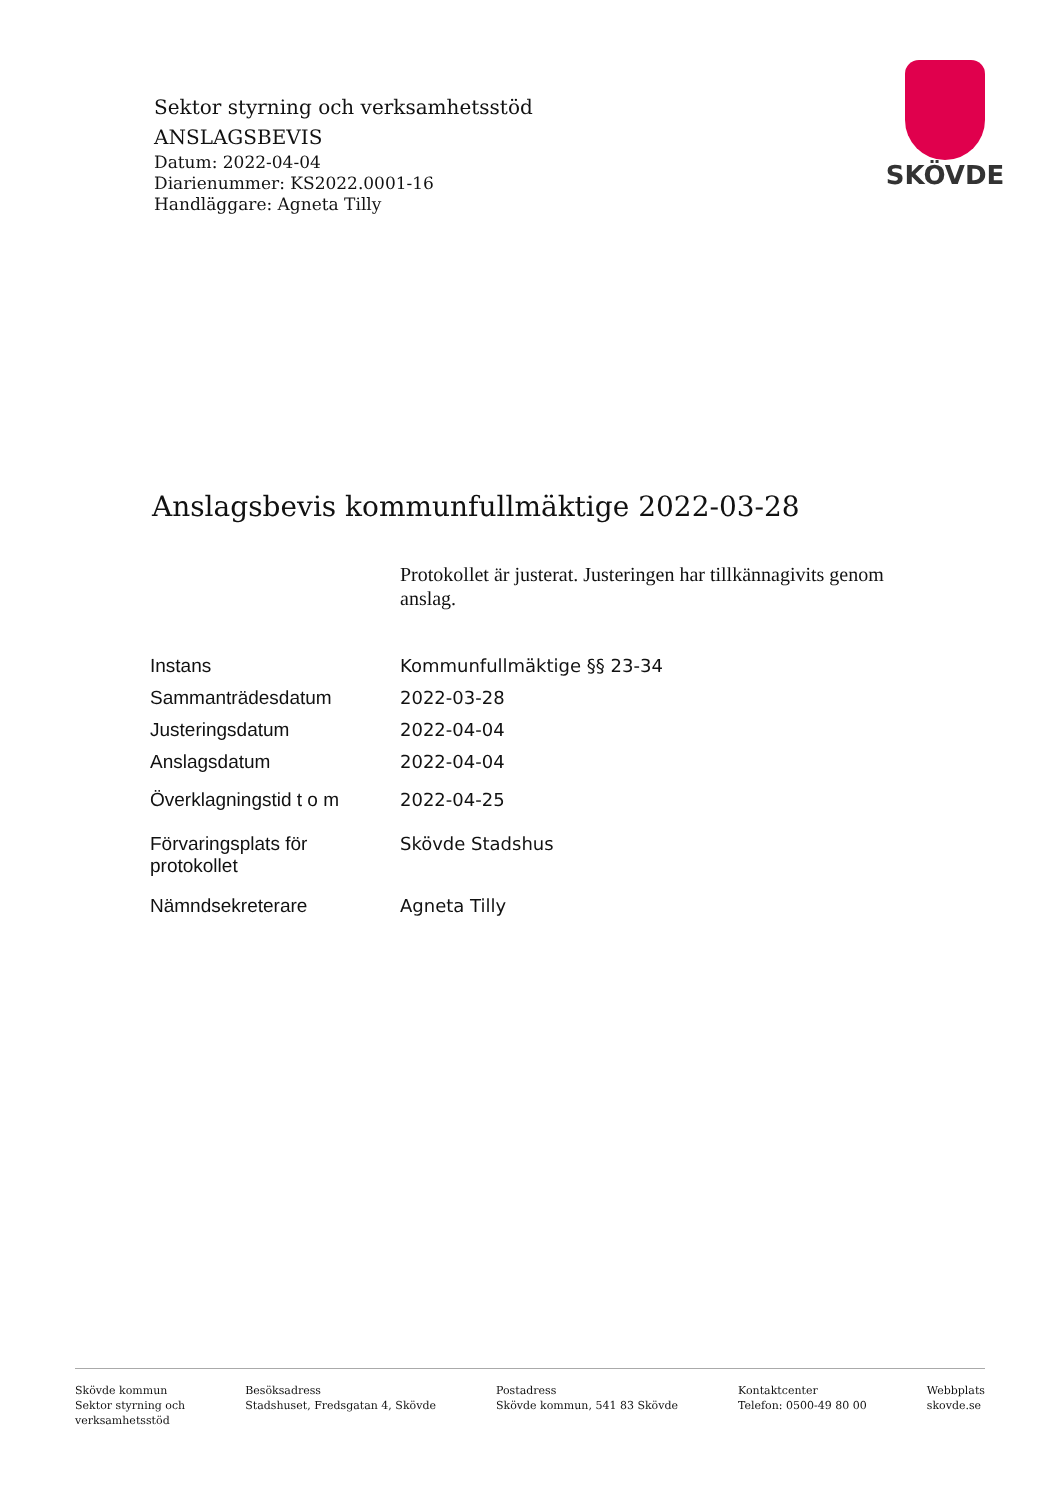Sektor styrning och verksamhetsstöd
ANSLAGSBEVIS
Datum: 2022-04-04
Diarienummer: KS2022.0001-16
Handläggare: Agneta Tilly
SKÖVDE
Anslagsbevis kommunfullmäktige 2022-03-28
Protokollet är justerat. Justeringen har tillkännagivits genom anslag.
| Instans | Kommunfullmäktige §§ 23-34 |
| Sammanträdesdatum | 2022-03-28 |
| Justeringsdatum | 2022-04-04 |
| Anslagsdatum | 2022-04-04 |
| Överklagningstid t o m | 2022-04-25 |
| Förvaringsplats för protokollet | Skövde Stadshus |
| Nämndsekreterare | Agneta Tilly |
Skövde kommun
Sektor styrning och
verksamhetsstöd
Besöksadress
Stadshuset, Fredsgatan 4, Skövde
Postadress
Skövde kommun, 541 83 Skövde
Kontaktcenter
Telefon: 0500-49 80 00
Webbplats
skovde.se